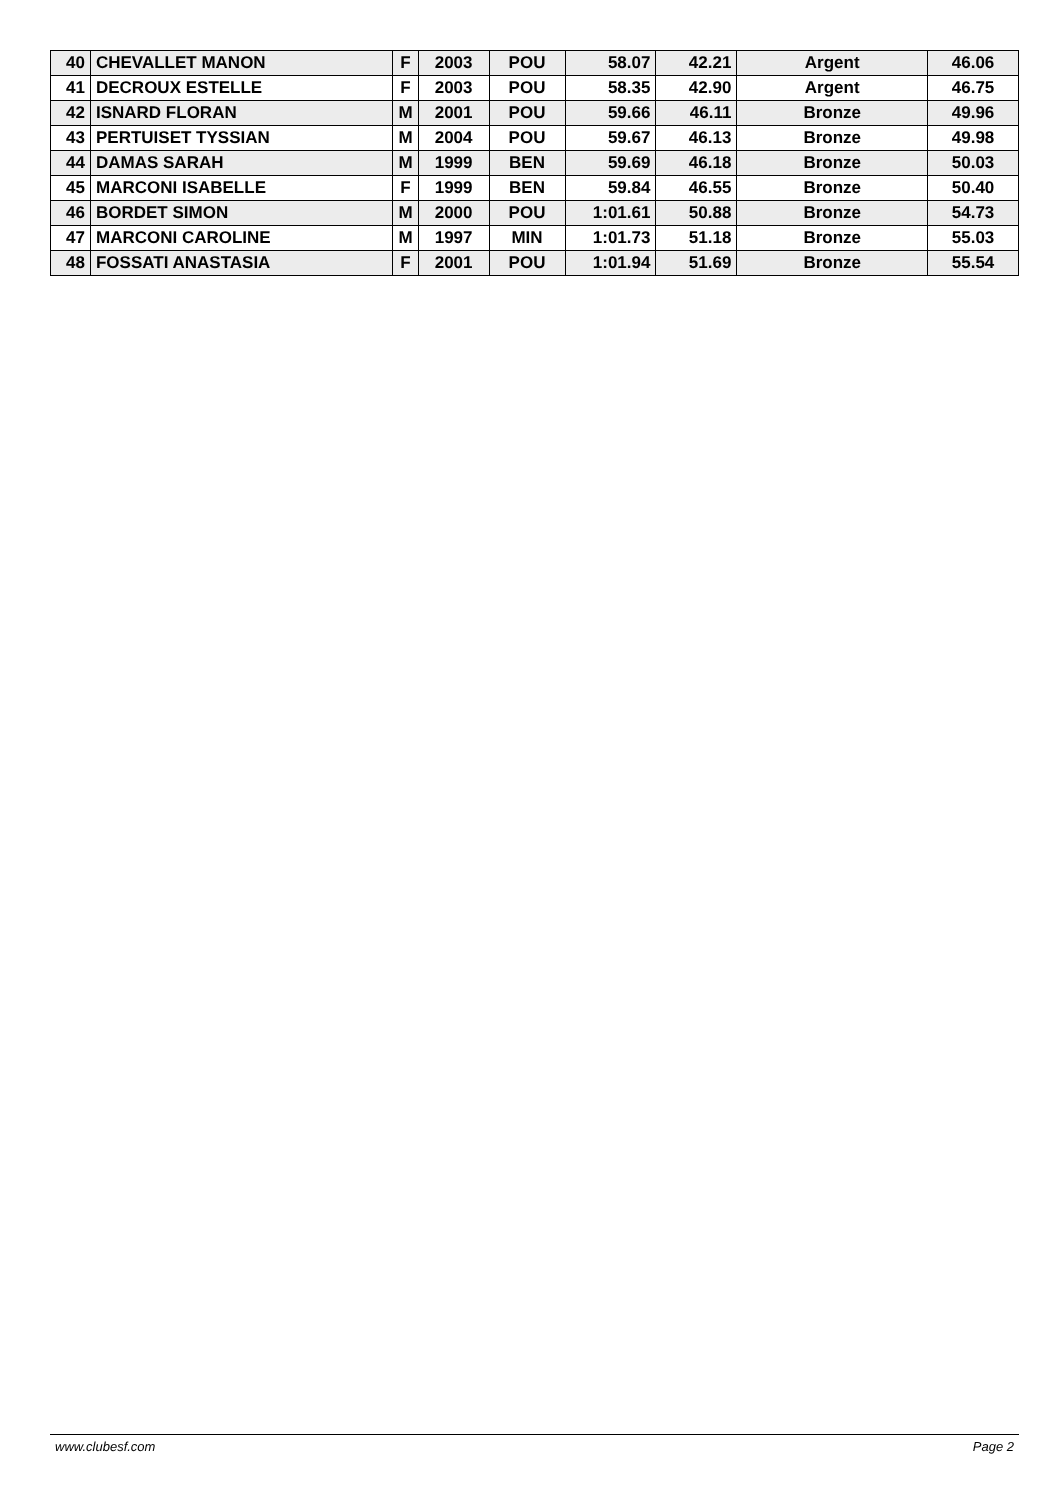| 40 | CHEVALLET MANON | F | 2003 | POU | 58.07 | 42.21 | Argent | 46.06 |
| 41 | DECROUX ESTELLE | F | 2003 | POU | 58.35 | 42.90 | Argent | 46.75 |
| 42 | ISNARD FLORAN | M | 2001 | POU | 59.66 | 46.11 | Bronze | 49.96 |
| 43 | PERTUISET TYSSIAN | M | 2004 | POU | 59.67 | 46.13 | Bronze | 49.98 |
| 44 | DAMAS SARAH | M | 1999 | BEN | 59.69 | 46.18 | Bronze | 50.03 |
| 45 | MARCONI ISABELLE | F | 1999 | BEN | 59.84 | 46.55 | Bronze | 50.40 |
| 46 | BORDET SIMON | M | 2000 | POU | 1:01.61 | 50.88 | Bronze | 54.73 |
| 47 | MARCONI CAROLINE | M | 1997 | MIN | 1:01.73 | 51.18 | Bronze | 55.03 |
| 48 | FOSSATI ANASTASIA | F | 2001 | POU | 1:01.94 | 51.69 | Bronze | 55.54 |
www.clubesf.com Page 2